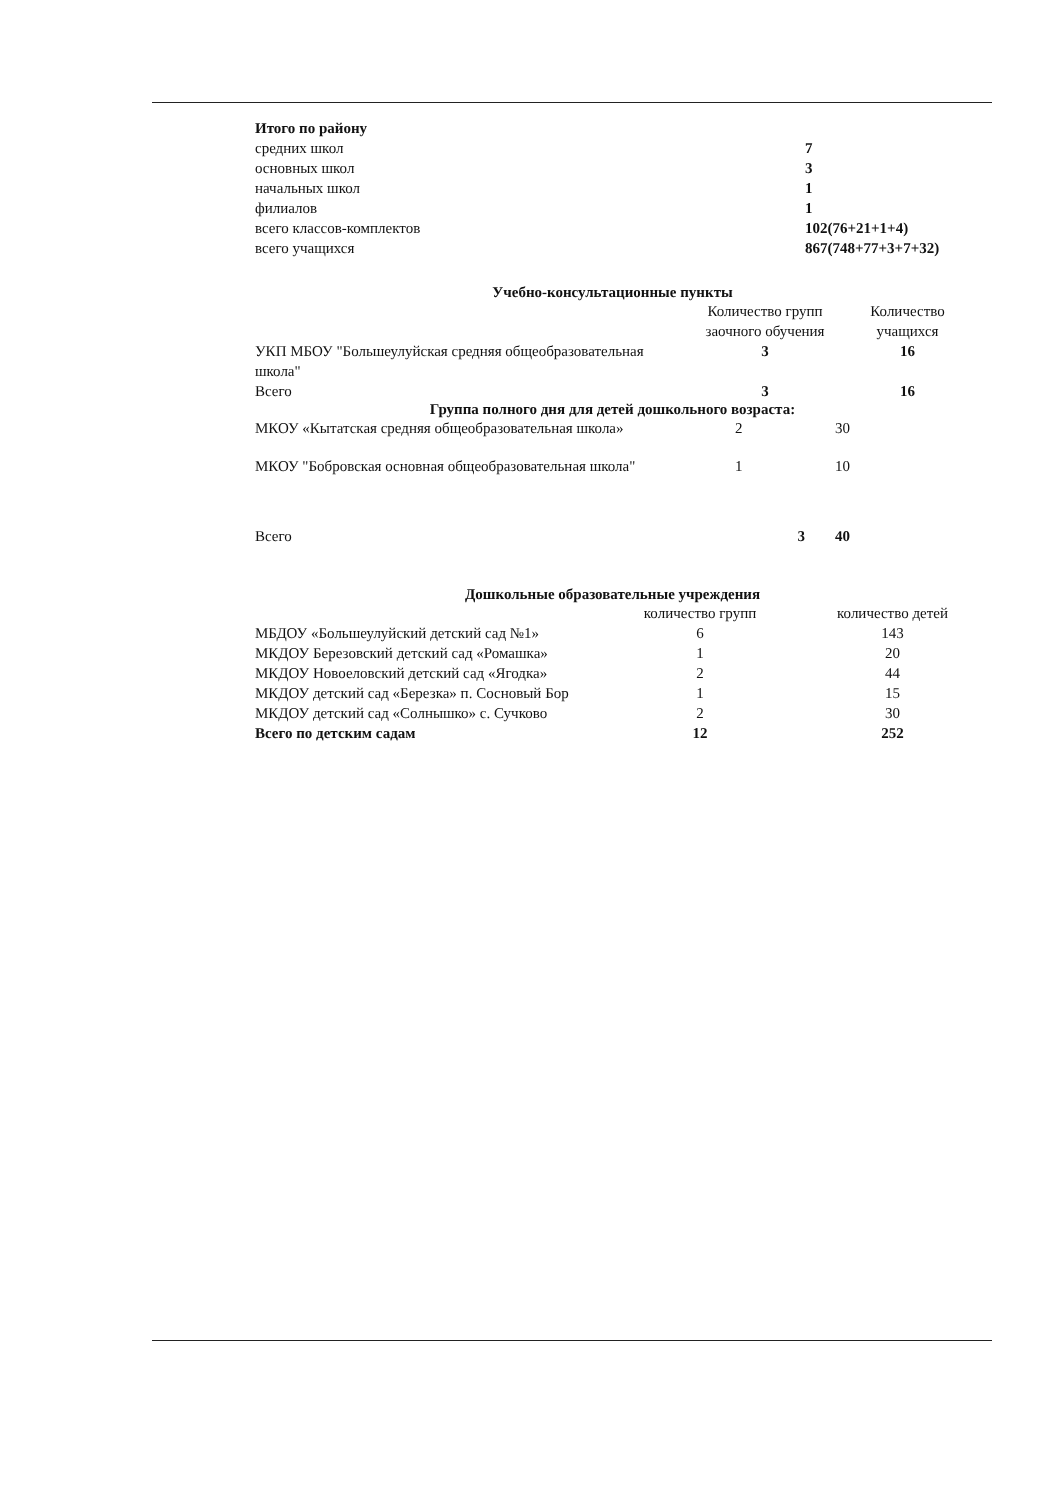| Итого по району | |
| средних школ | 7 |
| основных школ | 3 |
| начальных школ | 1 |
| филиалов | 1 |
| всего классов-комплектов | 102(76+21+1+4) |
| всего учащихся | 867(748+77+3+7+32) |
Учебно-консультационные пункты
| | Количество групп заочного обучения | Количество учащихся |
| --- | --- | --- |
| УКП МБОУ "Большеулуйская средняя общеобразовательная школа" | 3 | 16 |
| Всего | 3 | 16 |
Группа полного дня для детей дошкольного возраста:
| МКОУ «Кытатская средняя общеобразовательная школа» | 2 | 30 |
| МКОУ "Бобровская основная общеобразовательная школа" | 1 | 10 |
| Всего | 3 | 40 |
Дошкольные образовательные учреждения
| | количество групп | количество детей |
| --- | --- | --- |
| МБДОУ «Большеулуйский детский сад №1» | 6 | 143 |
| МКДОУ Березовский детский сад «Ромашка» | 1 | 20 |
| МКДОУ Новоеловский детский сад «Ягодка» | 2 | 44 |
| МКДОУ детский сад «Березка» п. Сосновый Бор | 1 | 15 |
| МКДОУ детский сад «Солнышко» с. Сучково | 2 | 30 |
| Всего по детским садам | 12 | 252 |